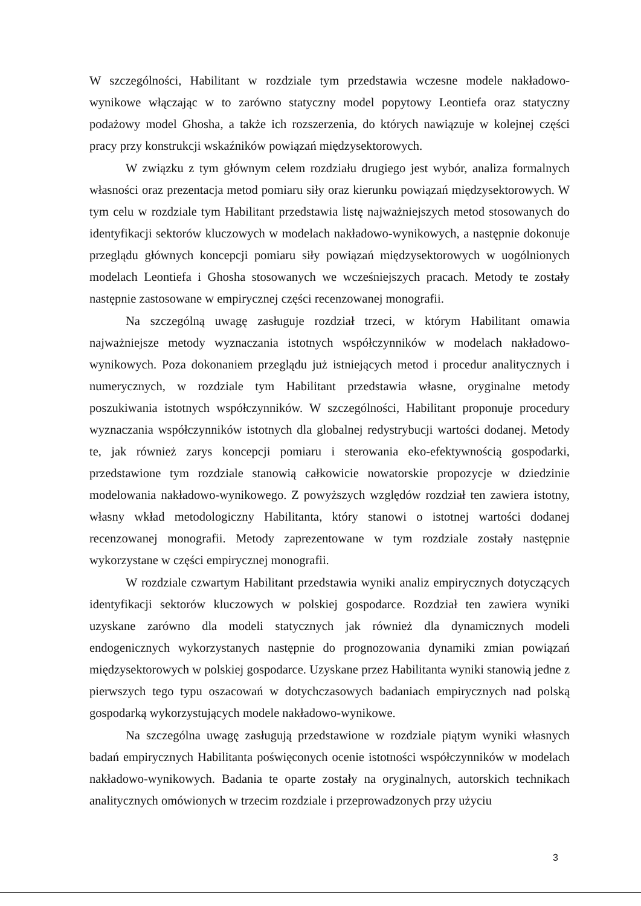W szczególności, Habilitant w rozdziale tym przedstawia wczesne modele nakładowo-wynikowe włączając w to zarówno statyczny model popytowy Leontiefa oraz statyczny podażowy model Ghosha, a także ich rozszerzenia, do których nawiązuje w kolejnej części pracy przy konstrukcji wskaźników powiązań międzysektorowych.
W związku z tym głównym celem rozdziału drugiego jest wybór, analiza formalnych własności oraz prezentacja metod pomiaru siły oraz kierunku powiązań międzysektorowych. W tym celu w rozdziale tym Habilitant przedstawia listę najważniejszych metod stosowanych do identyfikacji sektorów kluczowych w modelach nakładowo-wynikowych, a następnie dokonuje przeglądu głównych koncepcji pomiaru siły powiązań międzysektorowych w uogólnionych modelach Leontiefa i Ghosha stosowanych we wcześniejszych pracach. Metody te zostały następnie zastosowane w empirycznej części recenzowanej monografii.
Na szczególną uwagę zasługuje rozdział trzeci, w którym Habilitant omawia najważniejsze metody wyznaczania istotnych współczynników w modelach nakładowo-wynikowych. Poza dokonaniem przeglądu już istniejących metod i procedur analitycznych i numerycznych, w rozdziale tym Habilitant przedstawia własne, oryginalne metody poszukiwania istotnych współczynników. W szczególności, Habilitant proponuje procedury wyznaczania współczynników istotnych dla globalnej redystrybucji wartości dodanej. Metody te, jak również zarys koncepcji pomiaru i sterowania eko-efektywnością gospodarki, przedstawione tym rozdziale stanowią całkowicie nowatorskie propozycje w dziedzinie modelowania nakładowo-wynikowego. Z powyższych względów rozdział ten zawiera istotny, własny wkład metodologiczny Habilitanta, który stanowi o istotnej wartości dodanej recenzowanej monografii. Metody zaprezentowane w tym rozdziale zostały następnie wykorzystane w części empirycznej monografii.
W rozdziale czwartym Habilitant przedstawia wyniki analiz empirycznych dotyczących identyfikacji sektorów kluczowych w polskiej gospodarce. Rozdział ten zawiera wyniki uzyskane zarówno dla modeli statycznych jak również dla dynamicznych modeli endogenicznych wykorzystanych następnie do prognozowania dynamiki zmian powiązań międzysektorowych w polskiej gospodarce. Uzyskane przez Habilitanta wyniki stanowią jedne z pierwszych tego typu oszacowań w dotychczasowych badaniach empirycznych nad polską gospodarką wykorzystujących modele nakładowo-wynikowe.
Na szczególna uwagę zasługują przedstawione w rozdziale piątym wyniki własnych badań empirycznych Habilitanta poświęconych ocenie istotności współczynników w modelach nakładowo-wynikowych. Badania te oparte zostały na oryginalnych, autorskich technikach analitycznych omówionych w trzecim rozdziale i przeprowadzonych przy użyciu
3